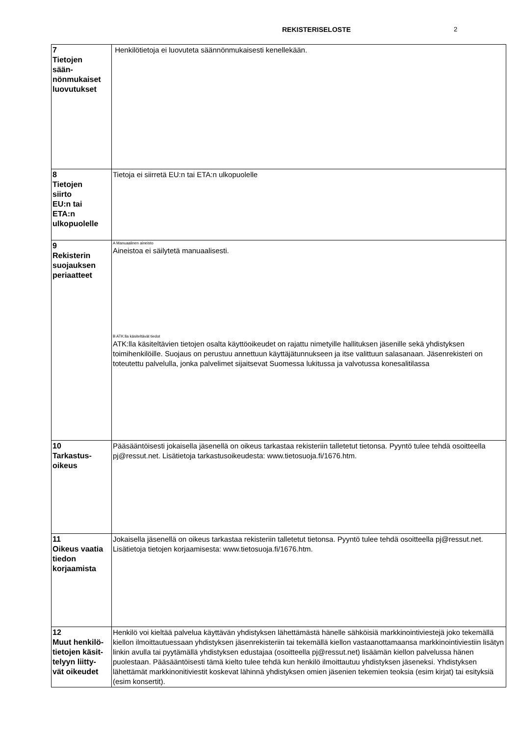REKISTERISELOSTE 2
| 7 Tietojen sään- nönmukaiset luovutukset | Henkilötietoja ei luovuteta säännönmukaisesti kenellekään. |
| 8 Tietojen siirto EU:n tai ETA:n ulkopuolelle | Tietoja ei siirretä EU:n tai ETA:n ulkopuolelle |
| 9 Rekisterin suojauksen periaatteet | A Manuaalinen aineisto Aineistoa ei säilytetä manuaalisesti. B ATK:lla käsiteltävät tiedot ATK:lla käsiteltävien tietojen osalta käyttöoikeudet on rajattu nimetyille hallituksen jäsenille sekä yhdistyksen toimihenkilöille. Suojaus on perustuu annettuun käyttäjätunnukseen ja itse valittuun salasanaan. Jäsenrekisteri on toteutettu palvelulla, jonka palvelimet sijaitsevat Suomessa lukitussa ja valvotussa konesalitilassa |
| 10 Tarkastus- oikeus | Pääsääntöisesti jokaisella jäsenellä on oikeus tarkastaa rekisteriin talletetut tietonsa. Pyyntö tulee tehdä osoitteella pj@ressut.net. Lisätietoja tarkastusoikeudesta: www.tietosuoja.fi/1676.htm. |
| 11 Oikeus vaatia tiedon korjaamista | Jokaisella jäsenellä on oikeus tarkastaa rekisteriin talletetut tietonsa. Pyyntö tulee tehdä osoitteella pj@ressut.net. Lisätietoja tietojen korjaamisesta: www.tietosuoja.fi/1676.htm. |
| 12 Muut henkilö- tietojen käsit- telyyn liitty- vät oikeudet | Henkilö voi kieltää palvelua käyttävän yhdistyksen lähettämästä hänelle sähköisiä markkinointiviestejä joko tekemällä kiellon ilmoittautuessaan yhdistyksen jäsenrekisteriin tai tekemällä kiellon vastaanottamaansa markkinointiviestiin lisätyn linkin avulla tai pyytämällä yhdistyksen edustajaa (osoitteella pj@ressut.net) lisäämän kiellon palvelussa hänen puolestaan. Pääsääntöisesti tämä kielto tulee tehdä kun henkilö ilmoittautuu yhdistyksen jäseneksi. Yhdistyksen lähettämät markkinonitiviestit koskevat lähinnä yhdistyksen omien jäsenien tekemien teoksia (esim kirjat) tai esityksiä (esim konsertit). |